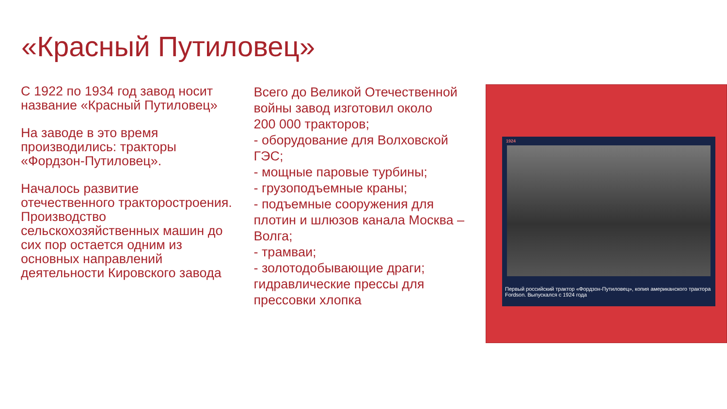«Красный Путиловец»
С 1922 по 1934 год завод носит название «Красный Путиловец»
На заводе в это время производились: тракторы «Фордзон-Путиловец».
Началось развитие отечественного тракторостроения. Производство сельскохозяйственных машин до сих пор остается одним из основных направлений деятельности Кировского завода
Всего до Великой Отечественной войны завод изготовил около
200 000 тракторов;
- оборудование для Волховской ГЭС;
- мощные паровые турбины;
- грузоподъемные краны;
- подъемные сооружения для плотин и шлюзов канала Москва – Волга;
- трамваи;
- золотодобывающие драги; гидравлические прессы для прессовки хлопка
1924
Первый российский трактор «Фордзон-Путиловец», копия американского трактора Fordson. Выпускался с 1924 года